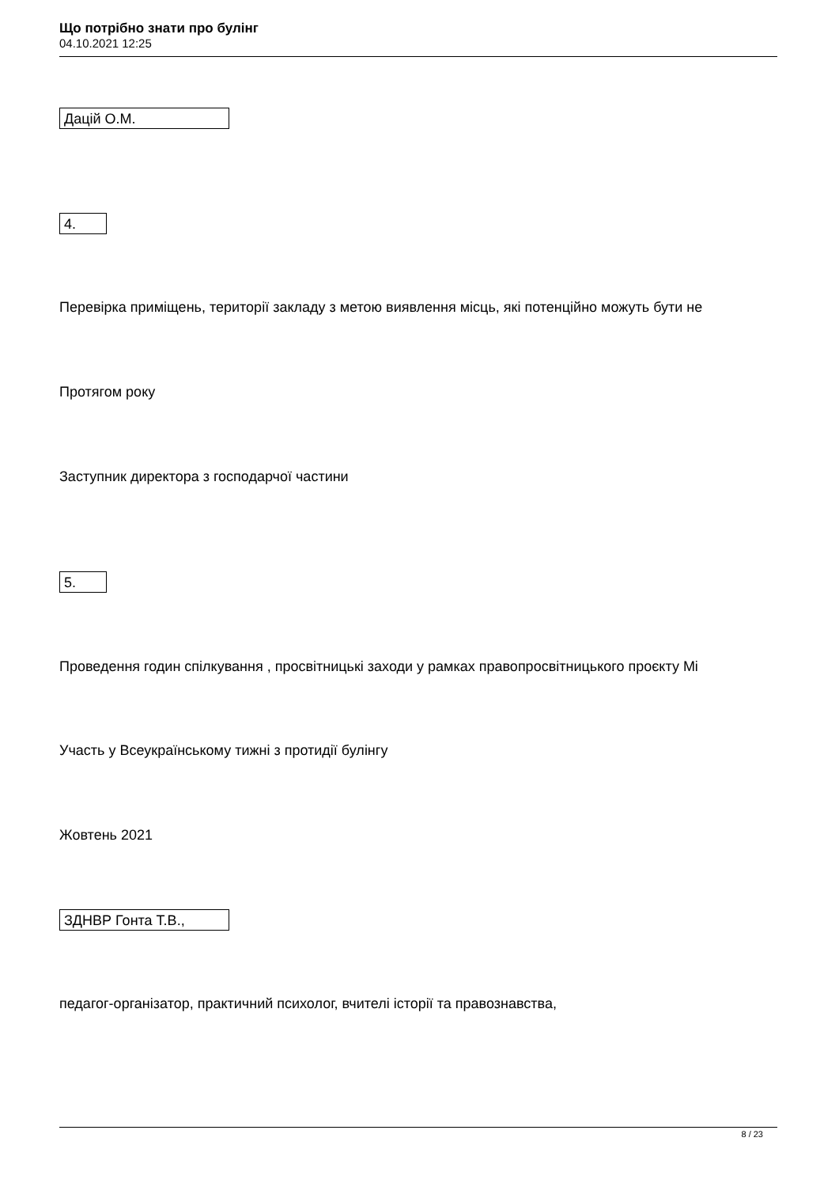Що потрібно знати про булінг
04.10.2021 12:25
Дацій О.М.
4.
Перевірка приміщень, території закладу з метою виявлення місць, які потенційно можуть бути не
Протягом року
Заступник директора з господарчої частини
5.
Проведення годин спілкування , просвітницькі заходи у рамках правопросвітницького проєкту Мі
Участь у Всеукраїнському тижні з протидії булінгу
Жовтень 2021
ЗДНВР Гонта Т.В.,
педагог-організатор, практичний психолог, вчителі історії та правознавства,
8 / 23